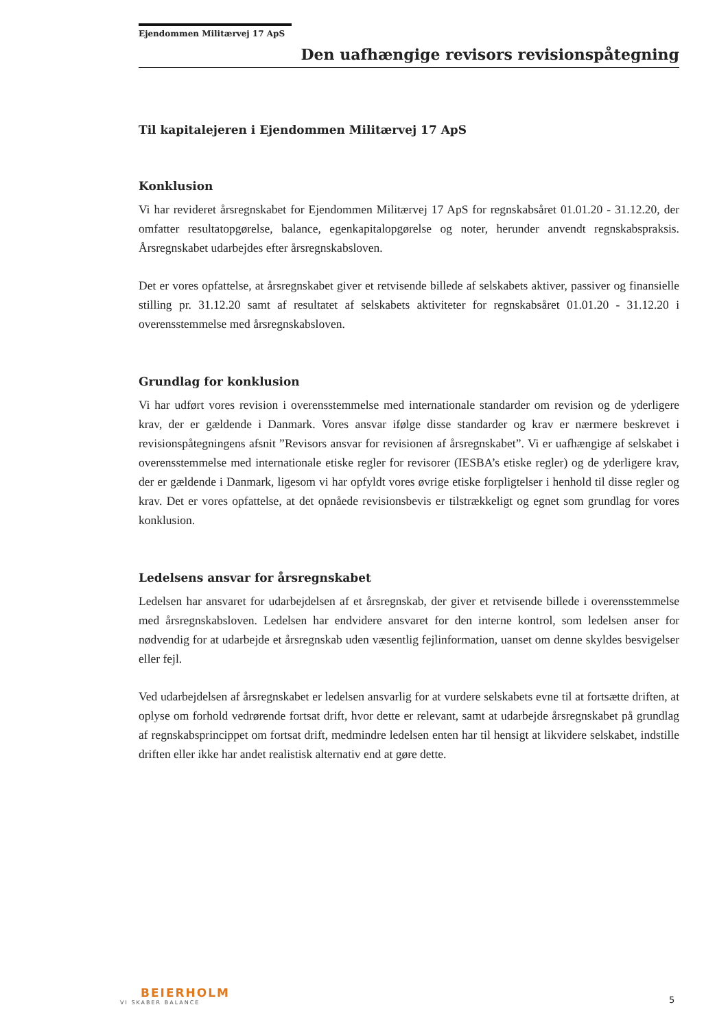Ejendommen Militærvej 17 ApS
Den uafhængige revisors revisionspåtegning
Til kapitalejeren i Ejendommen Militærvej 17 ApS
Konklusion
Vi har revideret årsregnskabet for Ejendommen Militærvej 17 ApS for regnskabsåret 01.01.20 - 31.12.20, der omfatter resultatopgørelse, balance, egenkapitalopgørelse og noter, herunder anvendt regnskabspraksis. Årsregnskabet udarbejdes efter årsregnskabsloven.
Det er vores opfattelse, at årsregnskabet giver et retvisende billede af selskabets aktiver, passiver og finansielle stilling pr. 31.12.20 samt af resultatet af selskabets aktiviteter for regnskabsåret 01.01.20 - 31.12.20 i overensstemmelse med årsregnskabsloven.
Grundlag for konklusion
Vi har udført vores revision i overensstemmelse med internationale standarder om revision og de yderligere krav, der er gældende i Danmark. Vores ansvar ifølge disse standarder og krav er nærmere beskrevet i revisionspåtegningens afsnit ”Revisors ansvar for revisionen af årsregnskabet”. Vi er uafhængige af selskabet i overensstemmelse med internationale etiske regler for revisorer (IESBA’s etiske regler) og de yderligere krav, der er gældende i Danmark, ligesom vi har opfyldt vores øvrige etiske forpligtelser i henhold til disse regler og krav. Det er vores opfattelse, at det opnåede revisionsbevis er tilstrækkeligt og egnet som grundlag for vores konklusion.
Ledelsens ansvar for årsregnskabet
Ledelsen har ansvaret for udarbejdelsen af et årsregnskab, der giver et retvisende billede i overensstemmelse med årsregnskabsloven. Ledelsen har endvidere ansvaret for den interne kontrol, som ledelsen anser for nødvendig for at udarbejde et årsregnskab uden væsentlig fejlinformation, uanset om denne skyldes besvigelser eller fejl.
Ved udarbejdelsen af årsregnskabet er ledelsen ansvarlig for at vurdere selskabets evne til at fortsætte driften, at oplyse om forhold vedrørende fortsat drift, hvor dette er relevant, samt at udarbejde årsregnskabet på grundlag af regnskabsprincippet om fortsat drift, medmindre ledelsen enten har til hensigt at likvidere selskabet, indstille driften eller ikke har andet realistisk alternativ end at gøre dette.
BEIERHOLM
VI SKABER BALANCE
5